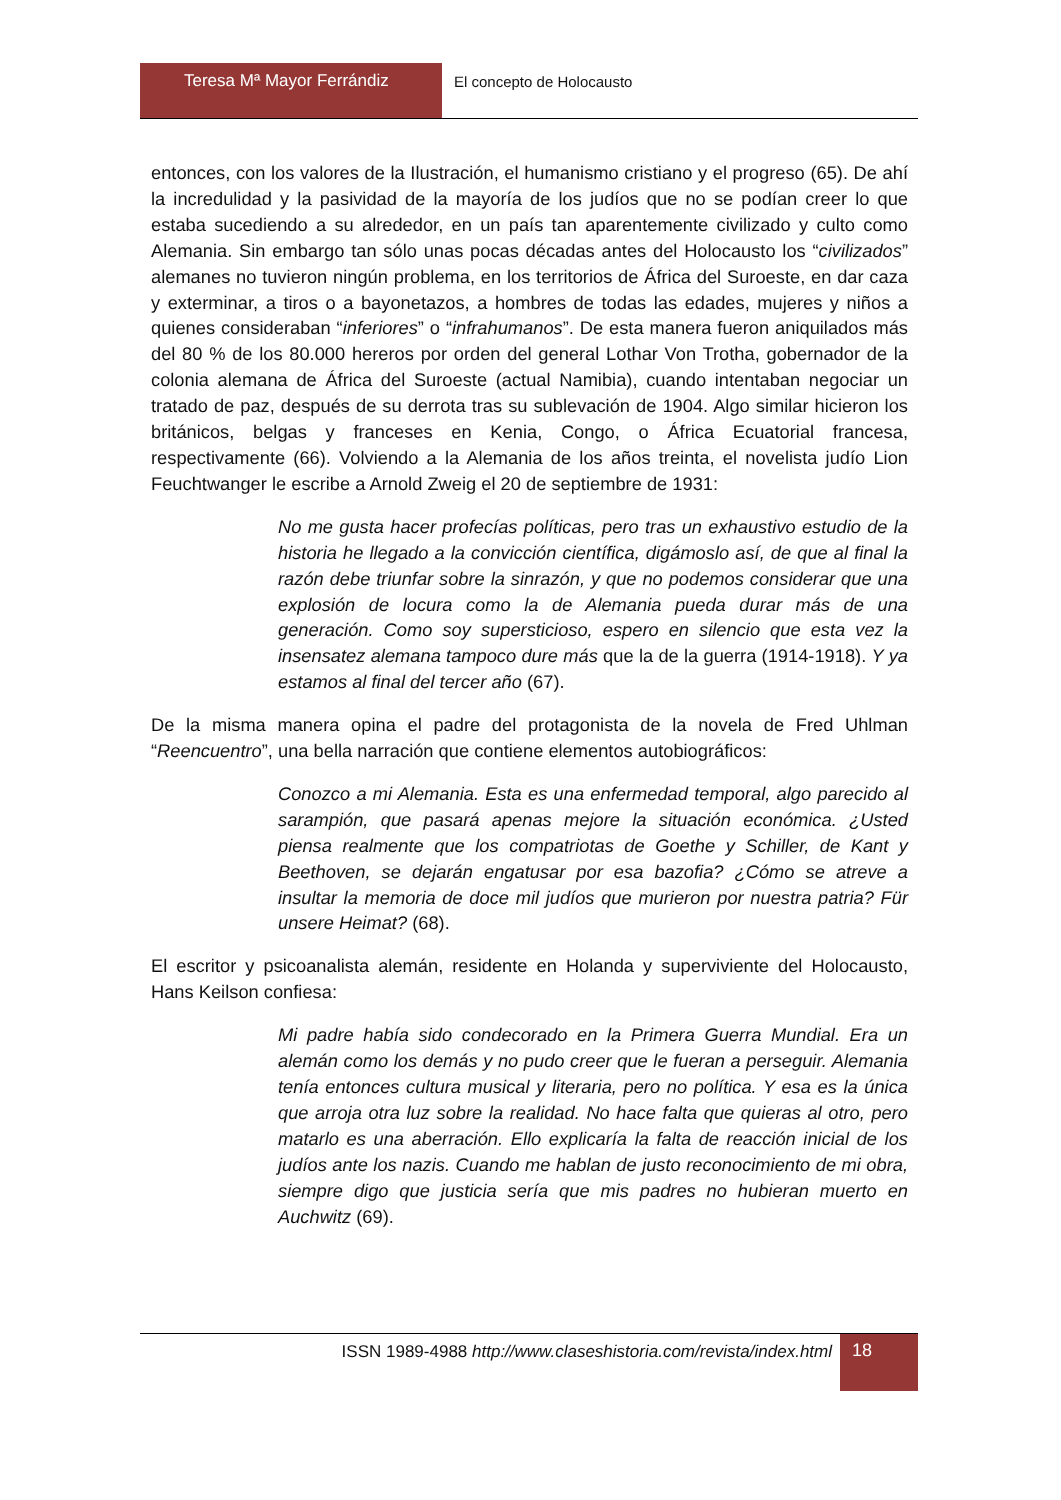Teresa Mª Mayor Ferrándiz El concepto de Holocausto
entonces, con los valores de la Ilustración, el humanismo cristiano y el progreso (65). De ahí la incredulidad y la pasividad de la mayoría de los judíos que no se podían creer lo que estaba sucediendo a su alrededor, en un país tan aparentemente civilizado y culto como Alemania. Sin embargo tan sólo unas pocas décadas antes del Holocausto los “civilizados” alemanes no tuvieron ningún problema, en los territorios de África del Suroeste, en dar caza y exterminar, a tiros o a bayonetazos, a hombres de todas las edades, mujeres y niños a quienes consideraban “inferiores” o “infrahumanos”. De esta manera fueron aniquilados más del 80 % de los 80.000 hereros por orden del general Lothar Von Trotha, gobernador de la colonia alemana de África del Suroeste (actual Namibia), cuando intentaban negociar un tratado de paz, después de su derrota tras su sublevación de 1904. Algo similar hicieron los británicos, belgas y franceses en Kenia, Congo, o África Ecuatorial francesa, respectivamente (66). Volviendo a la Alemania de los años treinta, el novelista judío Lion Feuchtwanger le escribe a Arnold Zweig el 20 de septiembre de 1931:
No me gusta hacer profecías políticas, pero tras un exhaustivo estudio de la historia he llegado a la convicción científica, digámoslo así, de que al final la razón debe triunfar sobre la sinrazón, y que no podemos considerar que una explosión de locura como la de Alemania pueda durar más de una generación. Como soy supersticioso, espero en silencio que esta vez la insensatez alemana tampoco dure más que la de la guerra (1914-1918). Y ya estamos al final del tercer año (67).
De la misma manera opina el padre del protagonista de la novela de Fred Uhlman “Reencuentro”, una bella narración que contiene elementos autobiográficos:
Conozco a mi Alemania. Esta es una enfermedad temporal, algo parecido al sarampión, que pasará apenas mejore la situación económica. ¿Usted piensa realmente que los compatriotas de Goethe y Schiller, de Kant y Beethoven, se dejarán engatusar por esa bazofia? ¿Cómo se atreve a insultar la memoria de doce mil judíos que murieron por nuestra patria? Für unsere Heimat? (68).
El escritor y psicoanalista alemán, residente en Holanda y superviviente del Holocausto, Hans Keilson confiesa:
Mi padre había sido condecorado en la Primera Guerra Mundial. Era un alemán como los demás y no pudo creer que le fueran a perseguir. Alemania tenía entonces cultura musical y literaria, pero no política. Y esa es la única que arroja otra luz sobre la realidad. No hace falta que quieras al otro, pero matarlo es una aberración. Ello explicaría la falta de reacción inicial de los judíos ante los nazis. Cuando me hablan de justo reconocimiento de mi obra, siempre digo que justicia sería que mis padres no hubieran muerto en Auchwitz (69).
ISSN 1989-4988 http://www.claseshistoria.com/revista/index.html
18